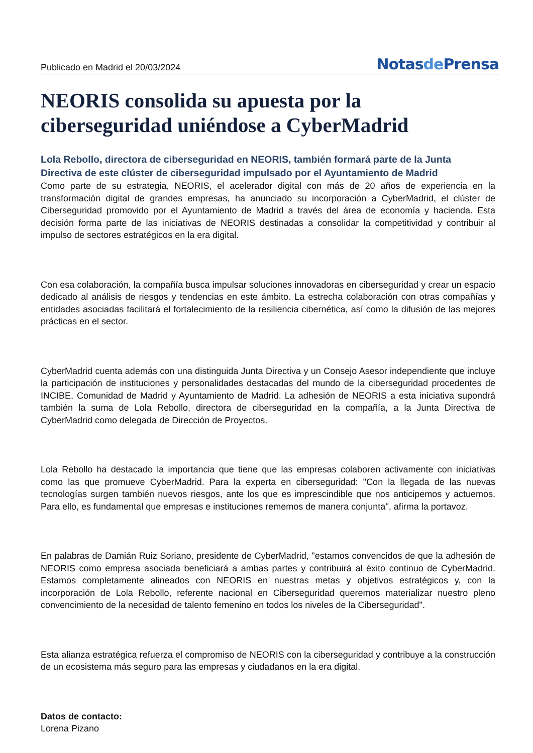Publicado en Madrid el 20/03/2024
Notasde Prensa
NEORIS consolida su apuesta por la ciberseguridad uniéndose a CyberMadrid
Lola Rebollo, directora de ciberseguridad en NEORIS, también formará parte de la Junta Directiva de este clúster de ciberseguridad impulsado por el Ayuntamiento de Madrid
Como parte de su estrategia, NEORIS, el acelerador digital con más de 20 años de experiencia en la transformación digital de grandes empresas, ha anunciado su incorporación a CyberMadrid, el clúster de Ciberseguridad promovido por el Ayuntamiento de Madrid a través del área de economía y hacienda. Esta decisión forma parte de las iniciativas de NEORIS destinadas a consolidar la competitividad y contribuir al impulso de sectores estratégicos en la era digital.
Con esa colaboración, la compañía busca impulsar soluciones innovadoras en ciberseguridad y crear un espacio dedicado al análisis de riesgos y tendencias en este ámbito. La estrecha colaboración con otras compañías y entidades asociadas facilitará el fortalecimiento de la resiliencia cibernética, así como la difusión de las mejores prácticas en el sector.
CyberMadrid cuenta además con una distinguida Junta Directiva y un Consejo Asesor independiente que incluye la participación de instituciones y personalidades destacadas del mundo de la ciberseguridad procedentes de INCIBE, Comunidad de Madrid y Ayuntamiento de Madrid. La adhesión de NEORIS a esta iniciativa supondrá también la suma de Lola Rebollo, directora de ciberseguridad en la compañía, a la Junta Directiva de CyberMadrid como delegada de Dirección de Proyectos.
Lola Rebollo ha destacado la importancia que tiene que las empresas colaboren activamente con iniciativas como las que promueve CyberMadrid. Para la experta en ciberseguridad: "Con la llegada de las nuevas tecnologías surgen también nuevos riesgos, ante los que es imprescindible que nos anticipemos y actuemos. Para ello, es fundamental que empresas e instituciones rememos de manera conjunta", afirma la portavoz.
En palabras de Damián Ruiz Soriano, presidente de CyberMadrid, "estamos convencidos de que la adhesión de NEORIS como empresa asociada beneficiará a ambas partes y contribuirá al éxito continuo de CyberMadrid. Estamos completamente alineados con NEORIS en nuestras metas y objetivos estratégicos y, con la incorporación de Lola Rebollo, referente nacional en Ciberseguridad queremos materializar nuestro pleno convencimiento de la necesidad de talento femenino en todos los niveles de la Ciberseguridad".
Esta alianza estratégica refuerza el compromiso de NEORIS con la ciberseguridad y contribuye a la construcción de un ecosistema más seguro para las empresas y ciudadanos en la era digital.
Datos de contacto:
Lorena Pizano